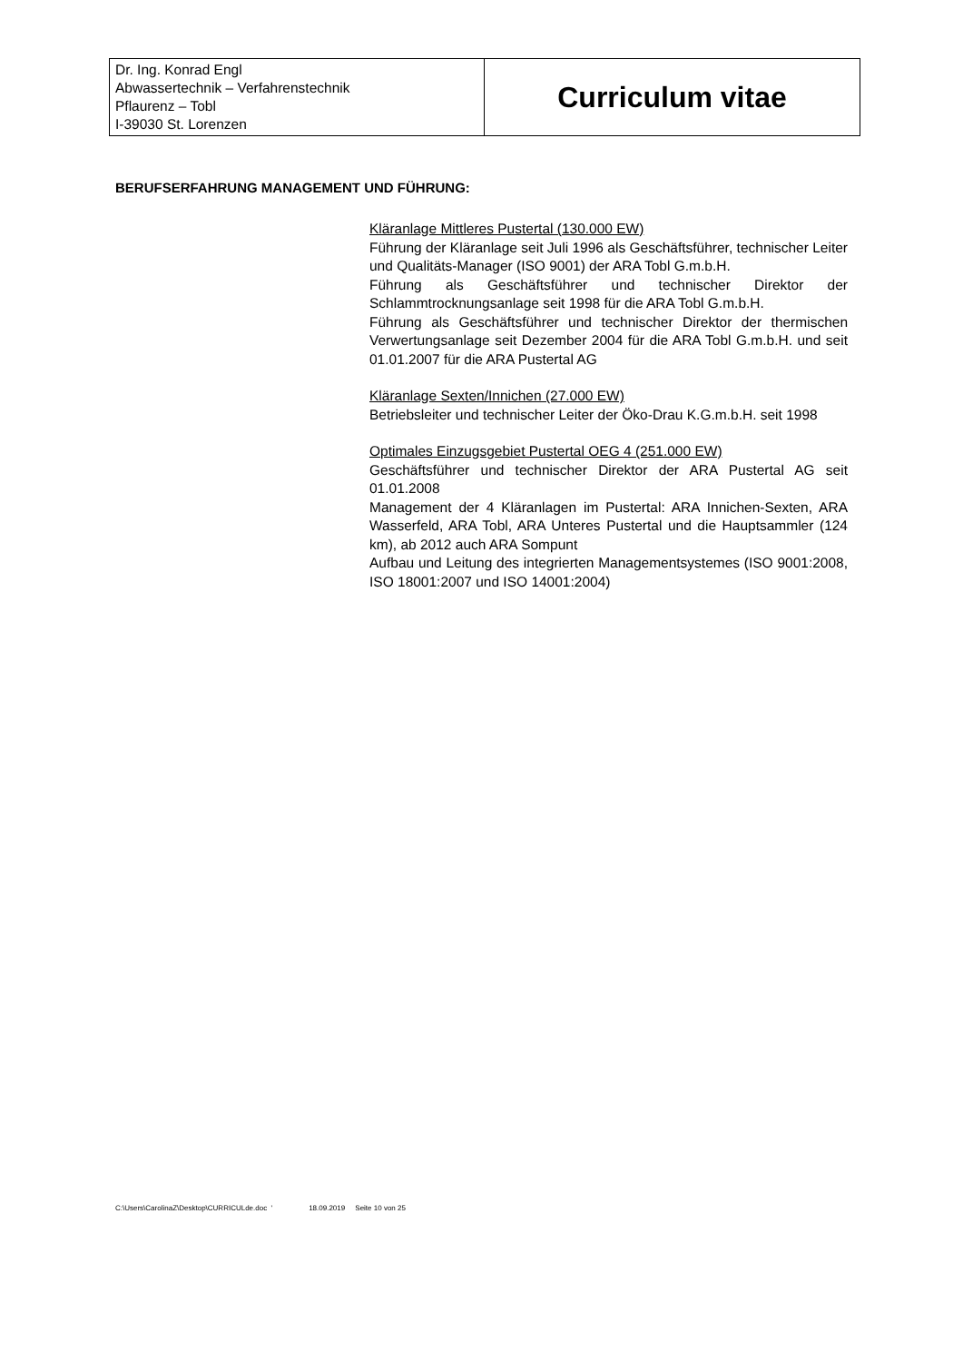| Dr. Ing. Konrad Engl Abwassertechnik – Verfahrenstechnik Pflaurenz – Tobl I-39030 St. Lorenzen | Curriculum vitae |
BERUFSERFAHRUNG MANAGEMENT UND FÜHRUNG:
Kläranlage Mittleres Pustertal (130.000 EW)
Führung der Kläranlage seit Juli 1996 als Geschäftsführer, technischer Leiter und Qualitäts-Manager (ISO 9001) der ARA Tobl G.m.b.H.
Führung als Geschäftsführer und technischer Direktor der Schlammtrocknungsanlage seit 1998 für die ARA Tobl G.m.b.H.
Führung als Geschäftsführer und technischer Direktor der thermischen Verwertungsanlage seit Dezember 2004 für die ARA Tobl G.m.b.H. und seit 01.01.2007 für die ARA Pustertal AG
Kläranlage Sexten/Innichen (27.000 EW)
Betriebsleiter und technischer Leiter der Öko-Drau K.G.m.b.H. seit 1998
Optimales Einzugsgebiet Pustertal OEG 4 (251.000 EW)
Geschäftsführer und technischer Direktor der ARA Pustertal AG seit 01.01.2008
Management der 4 Kläranlagen im Pustertal: ARA Innichen-Sexten, ARA Wasserfeld, ARA Tobl, ARA Unteres Pustertal und die Hauptsammler (124 km), ab 2012 auch ARA Sompunt
Aufbau und Leitung des integrierten Managementsystemes (ISO 9001:2008, ISO 18001:2007 und ISO 14001:2004)
C:\Users\CarolinaZ\Desktop\CURRICULde.doc ' 18.09.2019 Seite 10 von 25